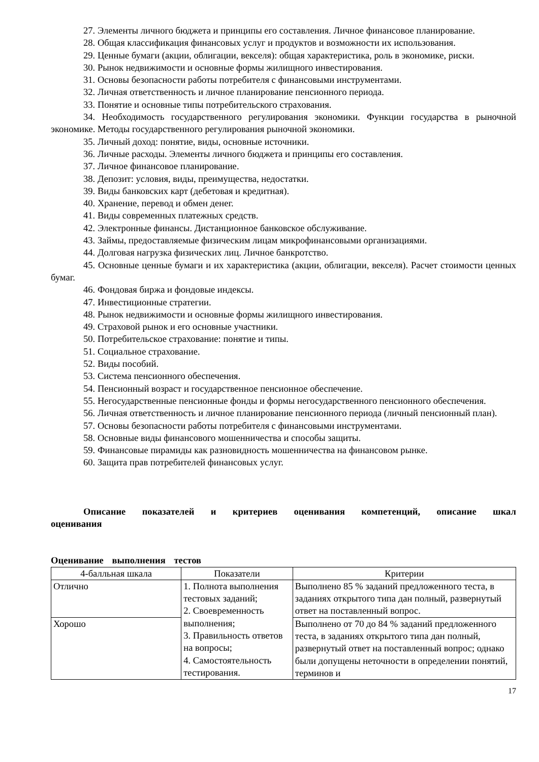27. Элементы личного бюджета и принципы его составления. Личное финансовое планирование.
28. Общая классификация финансовых услуг и продуктов и возможности их использования.
29. Ценные бумаги (акции, облигации, векселя): общая характеристика, роль в экономике, риски.
30. Рынок недвижимости и основные формы жилищного инвестирования.
31. Основы безопасности работы потребителя с финансовыми инструментами.
32. Личная ответственность и личное планирование пенсионного периода.
33. Понятие и основные типы потребительского страхования.
34. Необходимость государственного регулирования экономики. Функции государства в рыночной экономике. Методы государственного регулирования рыночной экономики.
35. Личный доход: понятие, виды, основные источники.
36. Личные расходы. Элементы личного бюджета и принципы его составления.
37. Личное финансовое планирование.
38. Депозит: условия, виды, преимущества, недостатки.
39. Виды банковских карт (дебетовая и кредитная).
40. Хранение, перевод и обмен денег.
41. Виды современных платежных средств.
42. Электронные финансы. Дистанционное банковское обслуживание.
43. Займы, предоставляемые физическим лицам микрофинансовыми организациями.
44. Долговая нагрузка физических лиц. Личное банкротство.
45. Основные ценные бумаги и их характеристика (акции, облигации, векселя). Расчет стоимости ценных бумаг.
46. Фондовая биржа и фондовые индексы.
47. Инвестиционные стратегии.
48. Рынок недвижимости и основные формы жилищного инвестирования.
49. Страховой рынок и его основные участники.
50. Потребительское страхование: понятие и типы.
51. Социальное страхование.
52. Виды пособий.
53. Система пенсионного обеспечения.
54. Пенсионный возраст и государственное пенсионное обеспечение.
55. Негосударственные пенсионные фонды и формы негосударственного пенсионного обеспечения.
56. Личная ответственность и личное планирование пенсионного периода (личный пенсионный план).
57. Основы безопасности работы потребителя с финансовыми инструментами.
58. Основные виды финансового мошенничества и способы защиты.
59. Финансовые пирамиды как разновидность мошенничества на финансовом рынке.
60. Защита прав потребителей финансовых услуг.
Описание показателей и критериев оценивания компетенций, описание шкал оценивания
Оценивание выполнения тестов
| 4-балльная шкала | Показатели | Критерии |
| --- | --- | --- |
| Отлично | 1. Полнота выполнения тестовых заданий; 2. Своевременность выполнения; 3. Правильность ответов на вопросы; 4. Самостоятельность тестирования. | Выполнено 85 % заданий предложенного теста, в заданиях открытого типа дан полный, развернутый ответ на поставленный вопрос. |
| Хорошо | | Выполнено от 70 до 84 % заданий предложенного теста, в заданиях открытого типа дан полный, развернутый ответ на поставленный вопрос; однако были допущены неточности в определении понятий, терминов и |
17